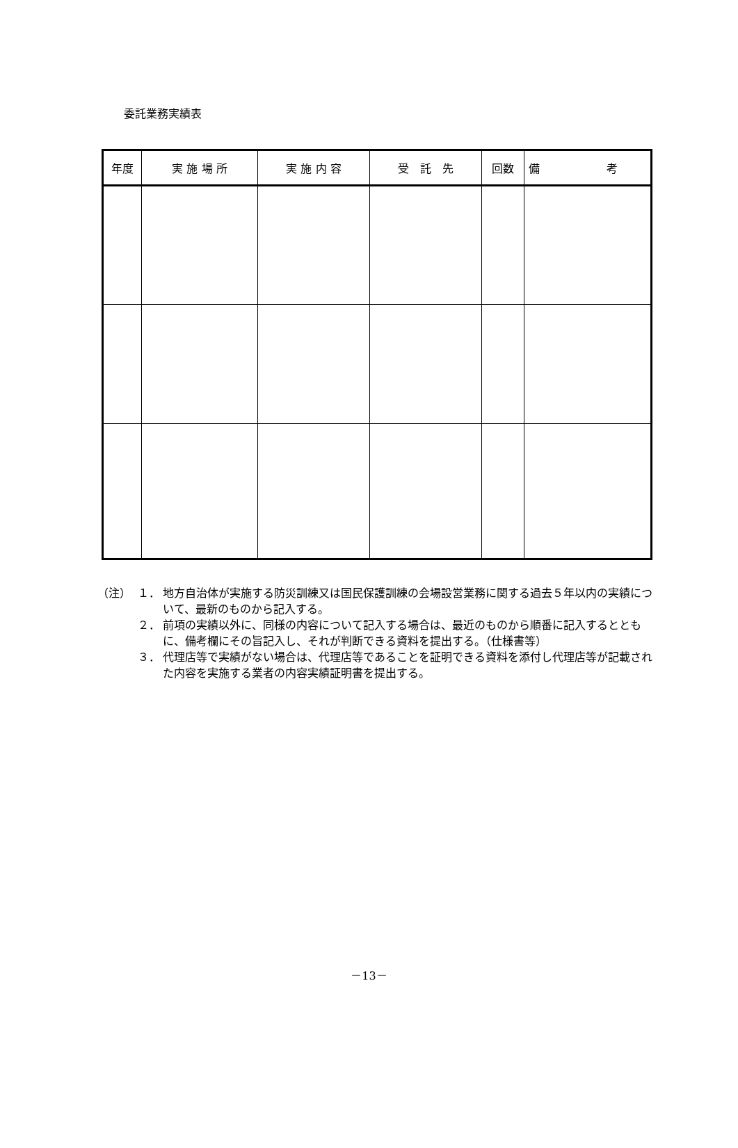委託業務実績表
| 年度 | 実 施 場 所 | 実 施 内 容 | 受 託 先 | 回数 | 備 考 |
| --- | --- | --- | --- | --- | --- |
（注） １． 地方自治体が実施する防災訓練又は国民保護訓練の会場設営業務に関する過去５年以内の実績について、最新のものから記入する。
２． 前項の実績以外に、同様の内容について記入する場合は、最近のものから順番に記入するとともに、備考欄にその旨記入し、それが判断できる資料を提出する。（仕様書等）
３． 代理店等で実績がない場合は、代理店等であることを証明できる資料を添付し代理店等が記載された内容を実施する業者の内容実績証明書を提出する。
－13－